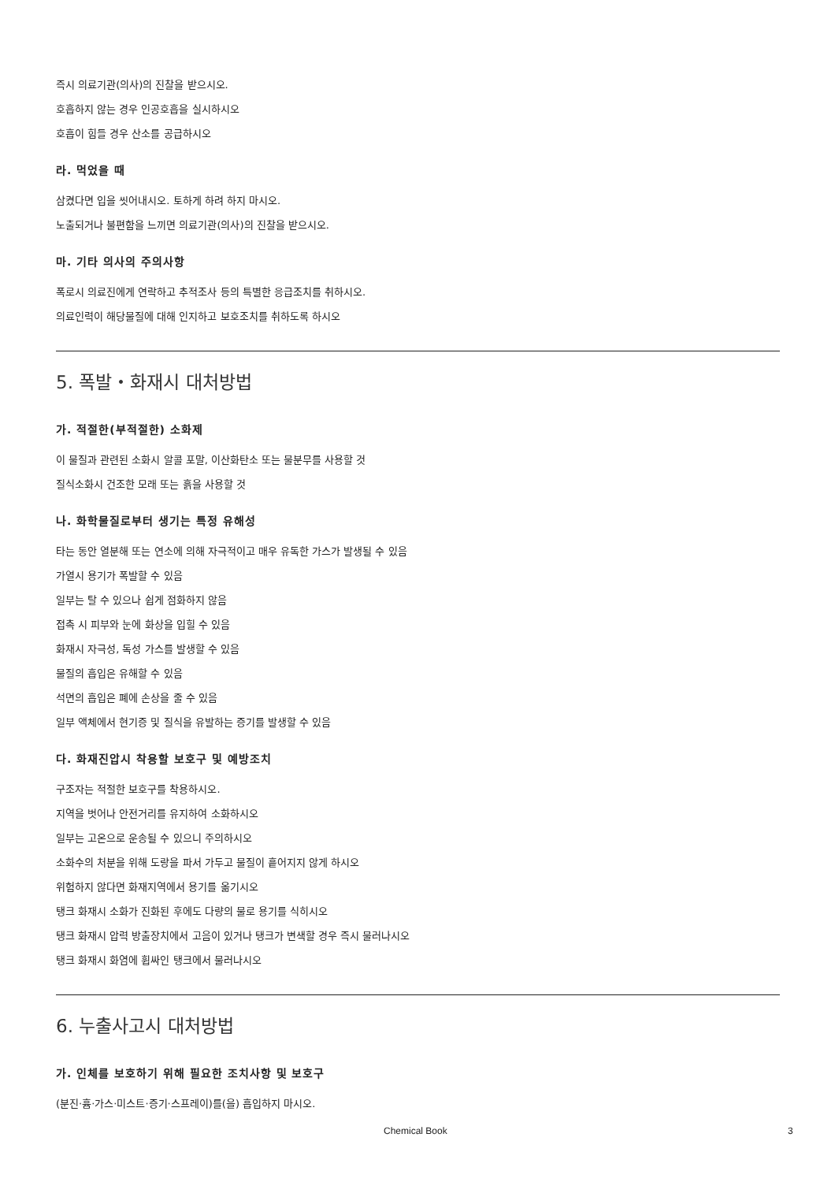즉시 의료기관(의사)의 진찰을 받으시오.
호흡하지 않는 경우 인공호흡을 실시하시오
호흡이 힘들 경우 산소를 공급하시오
라. 먹었을 때
삼켰다면 입을 씻어내시오. 토하게 하려 하지 마시오.
노출되거나 불편함을 느끼면 의료기관(의사)의 진찰을 받으시오.
마. 기타 의사의 주의사항
폭로시 의료진에게 연락하고 추적조사 등의 특별한 응급조치를 취하시오.
의료인력이 해당물질에 대해 인지하고 보호조치를 취하도록 하시오
5. 폭발・화재시 대처방법
가. 적절한(부적절한) 소화제
이 물질과 관련된 소화시 알콜 포말, 이산화탄소 또는 물분무를 사용할 것
질식소화시 건조한 모래 또는 흙을 사용할 것
나. 화학물질로부터 생기는 특정 유해성
타는 동안 열분해 또는 연소에 의해 자극적이고 매우 유독한 가스가 발생될 수 있음
가열시 용기가 폭발할 수 있음
일부는 탈 수 있으나 쉽게 점화하지 않음
접촉 시 피부와 눈에 화상을 입힐 수 있음
화재시 자극성, 독성 가스를 발생할 수 있음
물질의 흡입은 유해할 수 있음
석면의 흡입은 폐에 손상을 줄 수 있음
일부 액체에서 현기증 및 질식을 유발하는 증기를 발생할 수 있음
다. 화재진압시 착용할 보호구 및 예방조치
구조자는 적절한 보호구를 착용하시오.
지역을 벗어나 안전거리를 유지하여 소화하시오
일부는 고온으로 운송될 수 있으니 주의하시오
소화수의 처분을 위해 도랑을 파서 가두고 물질이 흩어지지 않게 하시오
위험하지 않다면 화재지역에서 용기를 옮기시오
탱크 화재시 소화가 진화된 후에도 다량의 물로 용기를 식히시오
탱크 화재시 압력 방출장치에서 고음이 있거나 탱크가 변색할 경우 즉시 물러나시오
탱크 화재시 화염에 휩싸인 탱크에서 물러나시오
6. 누출사고시 대처방법
가. 인체를 보호하기 위해 필요한 조치사항 및 보호구
(분진·흄·가스·미스트·증기·스프레이)를(을) 흡입하지 마시오.
Chemical Book 3